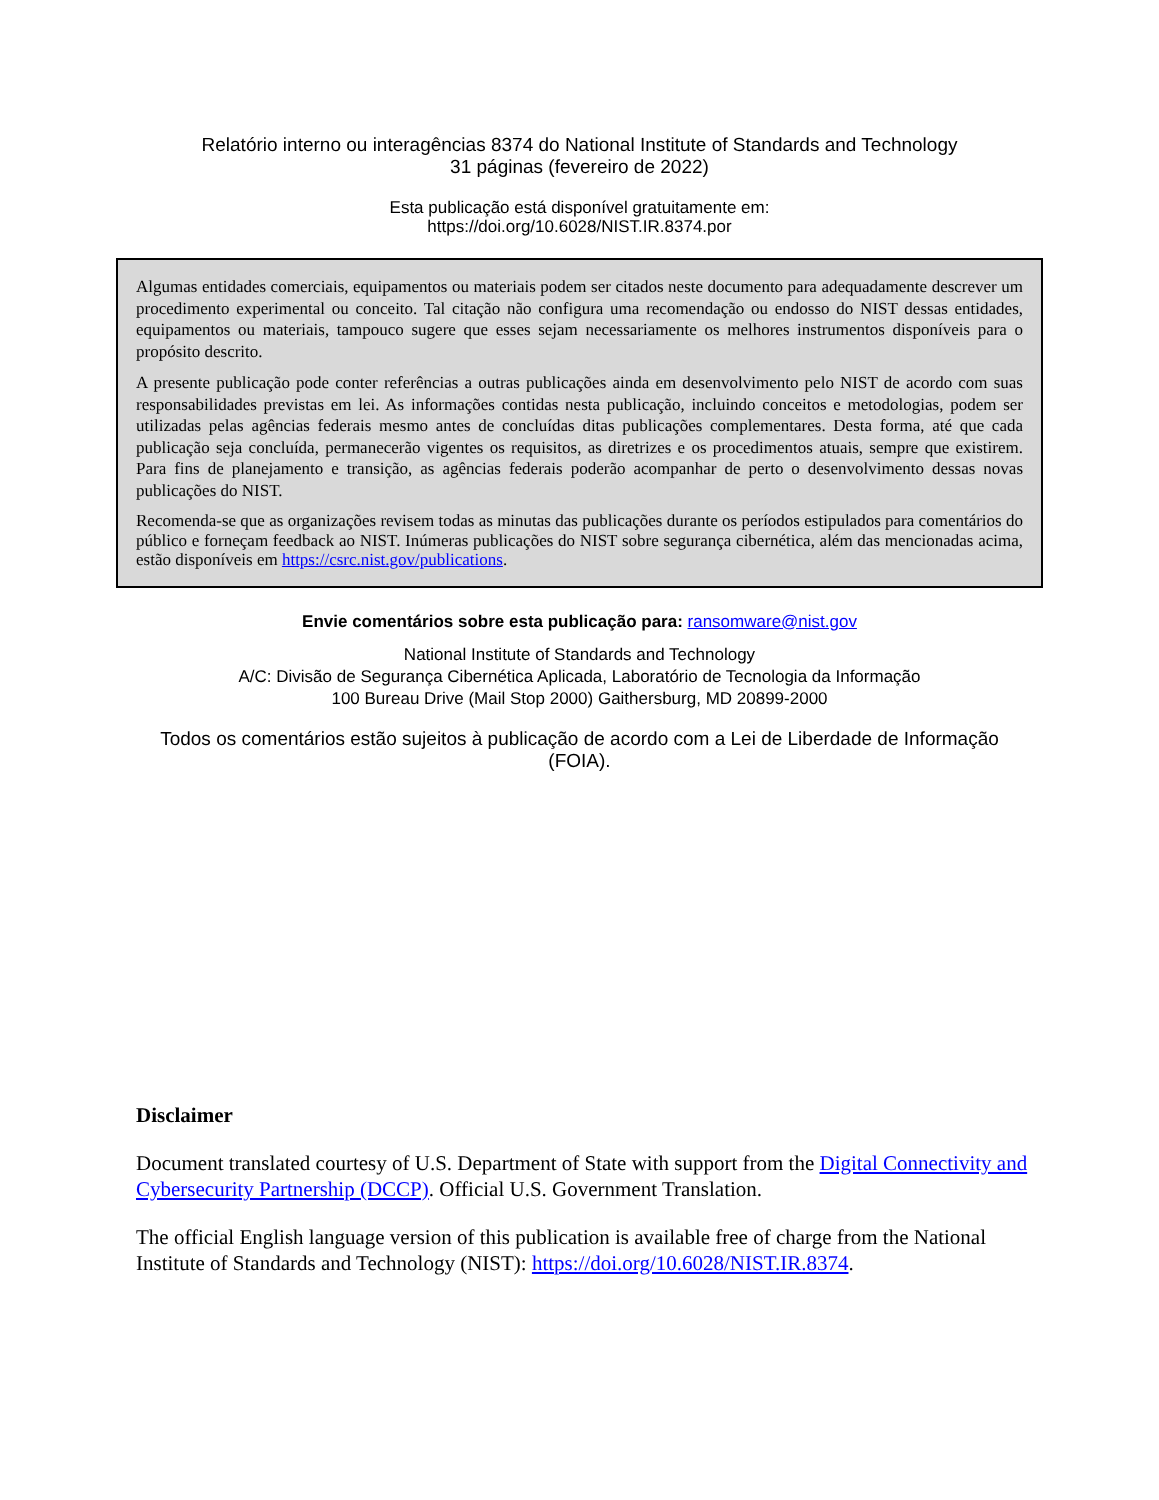Relatório interno ou interagências 8374 do National Institute of Standards and Technology
31 páginas (fevereiro de 2022)
Esta publicação está disponível gratuitamente em:
https://doi.org/10.6028/NIST.IR.8374.por
Algumas entidades comerciais, equipamentos ou materiais podem ser citados neste documento para adequadamente descrever um procedimento experimental ou conceito. Tal citação não configura uma recomendação ou endosso do NIST dessas entidades, equipamentos ou materiais, tampouco sugere que esses sejam necessariamente os melhores instrumentos disponíveis para o propósito descrito.
A presente publicação pode conter referências a outras publicações ainda em desenvolvimento pelo NIST de acordo com suas responsabilidades previstas em lei. As informações contidas nesta publicação, incluindo conceitos e metodologias, podem ser utilizadas pelas agências federais mesmo antes de concluídas ditas publicações complementares. Desta forma, até que cada publicação seja concluída, permanecerão vigentes os requisitos, as diretrizes e os procedimentos atuais, sempre que existirem. Para fins de planejamento e transição, as agências federais poderão acompanhar de perto o desenvolvimento dessas novas publicações do NIST.
Recomenda-se que as organizações revisem todas as minutas das publicações durante os períodos estipulados para comentários do público e forneçam feedback ao NIST. Inúmeras publicações do NIST sobre segurança cibernética, além das mencionadas acima, estão disponíveis em https://csrc.nist.gov/publications.
Envie comentários sobre esta publicação para: ransomware@nist.gov
National Institute of Standards and Technology
A/C: Divisão de Segurança Cibernética Aplicada, Laboratório de Tecnologia da Informação
100 Bureau Drive (Mail Stop 2000) Gaithersburg, MD 20899-2000
Todos os comentários estão sujeitos à publicação de acordo com a Lei de Liberdade de Informação (FOIA).
Disclaimer
Document translated courtesy of U.S. Department of State with support from the Digital Connectivity and Cybersecurity Partnership (DCCP). Official U.S. Government Translation.
The official English language version of this publication is available free of charge from the National Institute of Standards and Technology (NIST): https://doi.org/10.6028/NIST.IR.8374.